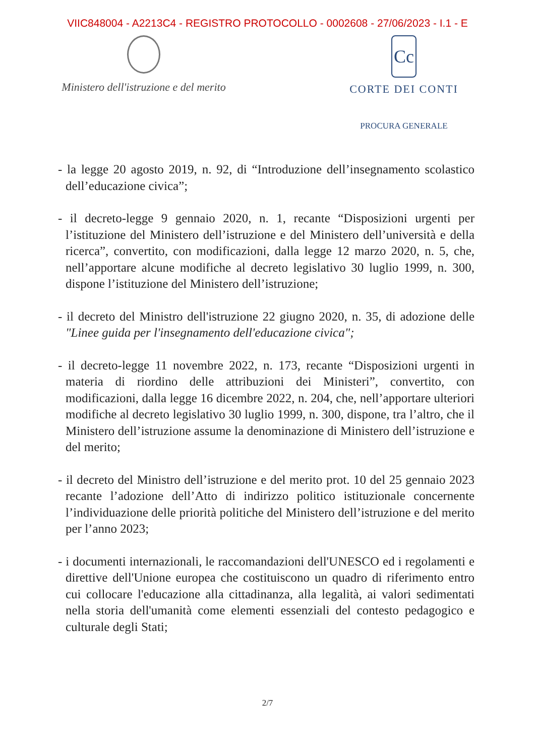VIIC848004 - A2213C4 - REGISTRO PROTOCOLLO - 0002608 - 27/06/2023 - I.1 - E
Ministero dell'istruzione e del merito
Cc
CORTE DEI CONTI
PROCURA GENERALE
- la legge 20 agosto 2019, n. 92, di “Introduzione dell’insegnamento scolastico dell’educazione civica”;
- il decreto-legge 9 gennaio 2020, n. 1, recante “Disposizioni urgenti per l’istituzione del Ministero dell’istruzione e del Ministero dell’università e della ricerca”, convertito, con modificazioni, dalla legge 12 marzo 2020, n. 5, che, nell’apportare alcune modifiche al decreto legislativo 30 luglio 1999, n. 300, dispone l’istituzione del Ministero dell’istruzione;
- il decreto del Ministro dell'istruzione 22 giugno 2020, n. 35, di adozione delle "Linee guida per l'insegnamento dell'educazione civica";
- il decreto-legge 11 novembre 2022, n. 173, recante “Disposizioni urgenti in materia di riordino delle attribuzioni dei Ministeri”, convertito, con modificazioni, dalla legge 16 dicembre 2022, n. 204, che, nell’apportare ulteriori modifiche al decreto legislativo 30 luglio 1999, n. 300, dispone, tra l’altro, che il Ministero dell’istruzione assume la denominazione di Ministero dell’istruzione e del merito;
- il decreto del Ministro dell’istruzione e del merito prot. 10 del 25 gennaio 2023 recante l’adozione dell’Atto di indirizzo politico istituzionale concernente l’individuazione delle priorità politiche del Ministero dell’istruzione e del merito per l’anno 2023;
- i documenti internazionali, le raccomandazioni dell'UNESCO ed i regolamenti e direttive dell'Unione europea che costituiscono un quadro di riferimento entro cui collocare l'educazione alla cittadinanza, alla legalità, ai valori sedimentati nella storia dell'umanità come elementi essenziali del contesto pedagogico e culturale degli Stati;
2/7